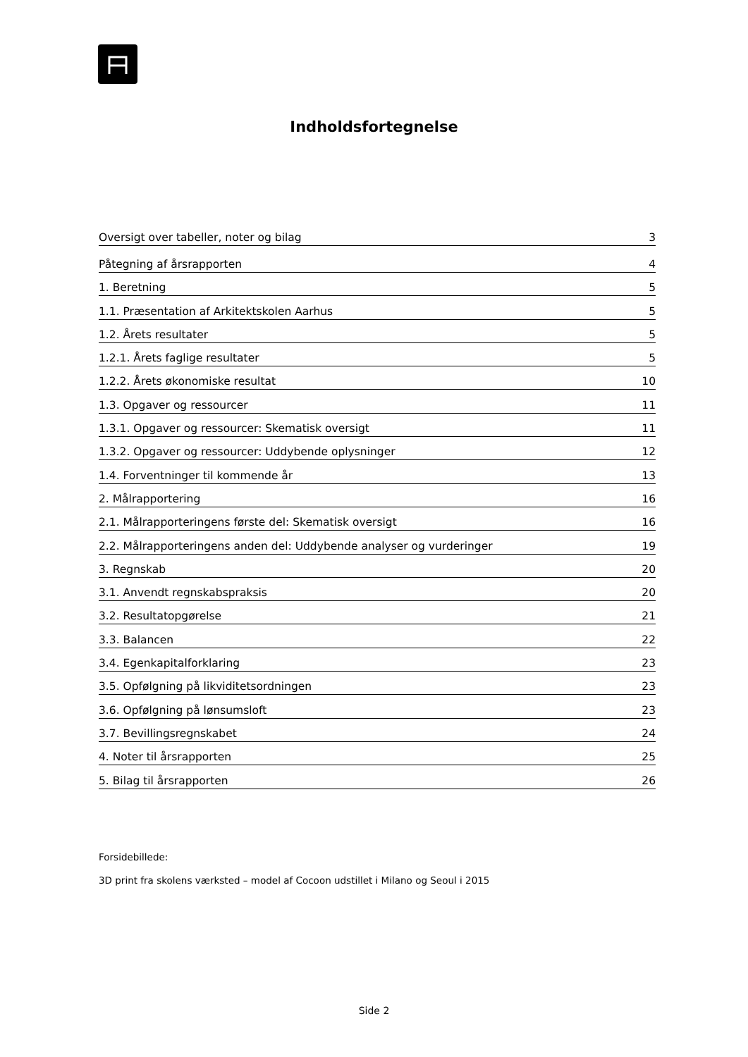Indholdsfortegnelse
Oversigt over tabeller, noter og bilag 3
Påtegning af årsrapporten 4
1. Beretning 5
1.1. Præsentation af Arkitektskolen Aarhus 5
1.2. Årets resultater 5
1.2.1. Årets faglige resultater 5
1.2.2. Årets økonomiske resultat 10
1.3. Opgaver og ressourcer 11
1.3.1. Opgaver og ressourcer: Skematisk oversigt 11
1.3.2. Opgaver og ressourcer: Uddybende oplysninger 12
1.4. Forventninger til kommende år 13
2. Målrapportering 16
2.1. Målrapporteringens første del: Skematisk oversigt 16
2.2. Målrapporteringens anden del: Uddybende analyser og vurderinger 19
3. Regnskab 20
3.1. Anvendt regnskabspraksis 20
3.2. Resultatopgørelse 21
3.3. Balancen 22
3.4. Egenkapitalforklaring 23
3.5. Opfølgning på likviditetsordningen 23
3.6. Opfølgning på lønsumsloft 23
3.7. Bevillingsregnskabet 24
4. Noter til årsrapporten 25
5. Bilag til årsrapporten 26
Forsidebillede:
3D print fra skolens værksted – model af Cocoon udstillet i Milano og Seoul i 2015
Side 2